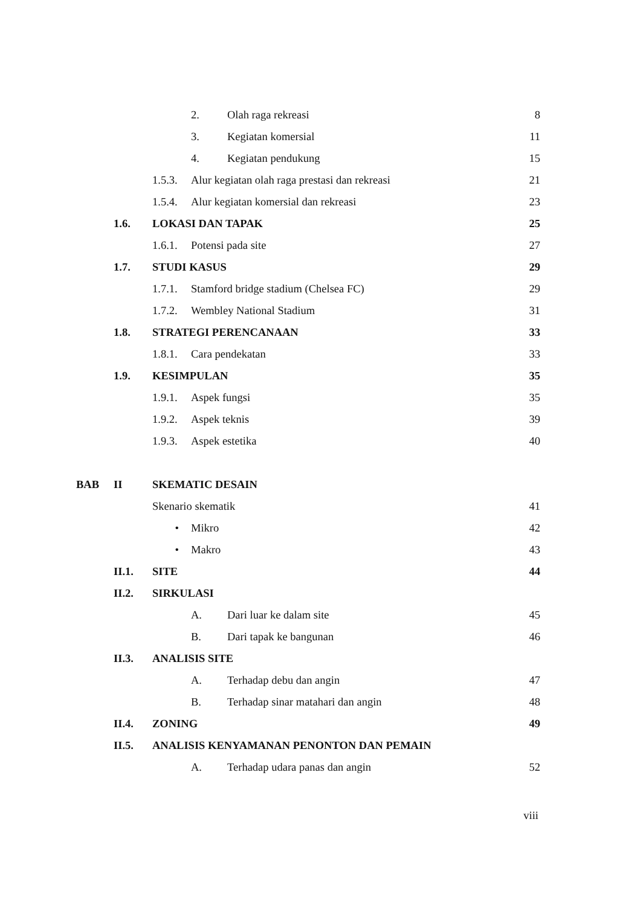2. Olah raga rekreasi 8
3. Kegiatan komersial 11
4. Kegiatan pendukung 15
1.5.3. Alur kegiatan olah raga prestasi dan rekreasi 21
1.5.4. Alur kegiatan komersial dan rekreasi 23
1.6. LOKASI DAN TAPAK 25
1.6.1. Potensi pada site 27
1.7. STUDI KASUS 29
1.7.1. Stamford bridge stadium (Chelsea FC) 29
1.7.2. Wembley National Stadium 31
1.8. STRATEGI PERENCANAAN 33
1.8.1. Cara pendekatan 33
1.9. KESIMPULAN 35
1.9.1. Aspek fungsi 35
1.9.2. Aspek teknis 39
1.9.3. Aspek estetika 40
BAB II SKEMATIC DESAIN
Skenario skematik 41
• Mikro 42
• Makro 43
II.1. SITE 44
II.2. SIRKULASI
A. Dari luar ke dalam site 45
B. Dari tapak ke bangunan 46
II.3. ANALISIS SITE
A. Terhadap debu dan angin 47
B. Terhadap sinar matahari dan angin 48
II.4. ZONING 49
II.5. ANALISIS KENYAMANAN PENONTON DAN PEMAIN
A. Terhadap udara panas dan angin 52
viii